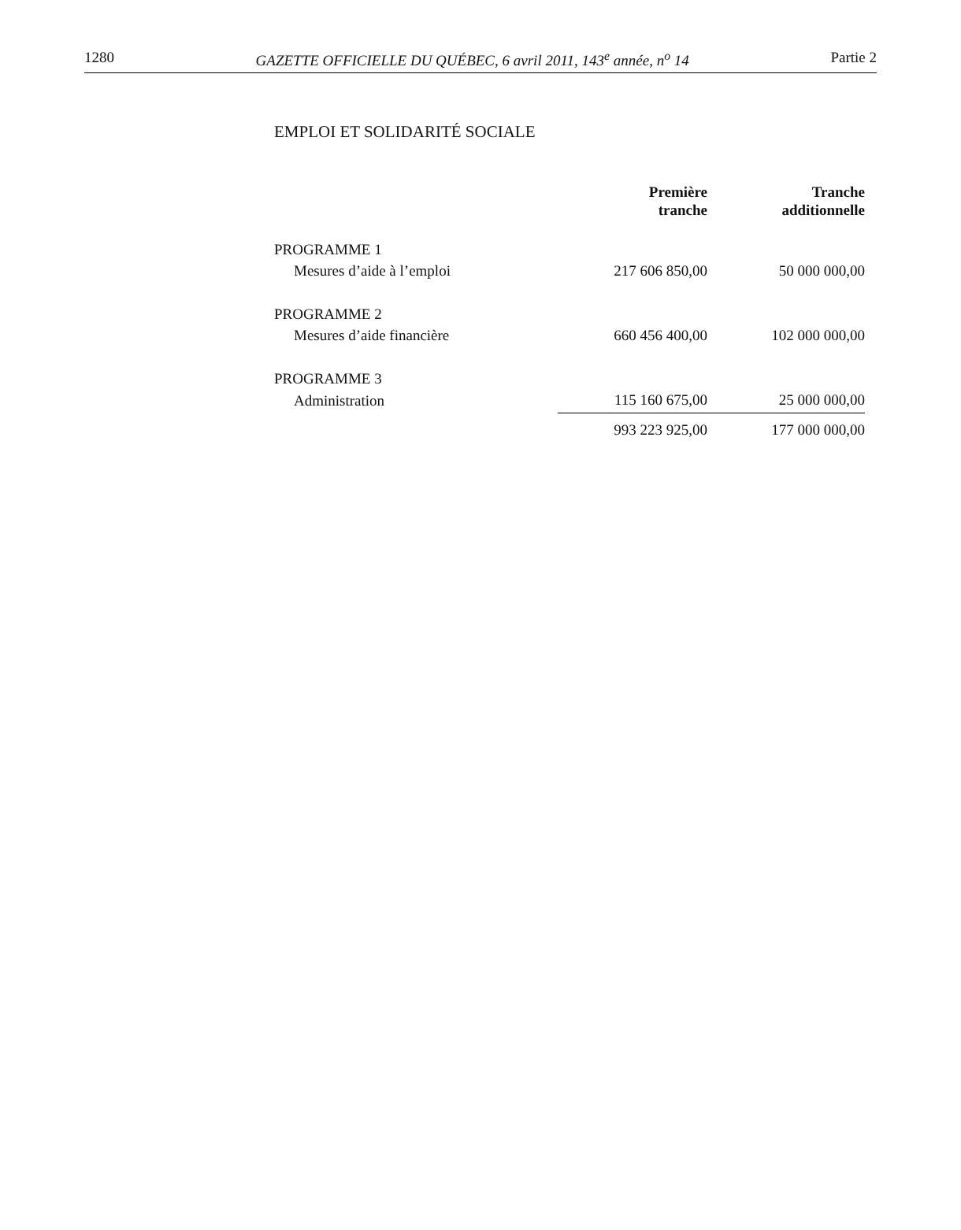1280 GAZETTE OFFICIELLE DU QUÉBEC, 6 avril 2011, 143<sup>e</sup> année, n<sup>o</sup> 14 Partie 2
EMPLOI ET SOLIDARITÉ SOCIALE
| | Première tranche | Tranche additionnelle |
| --- | --- | --- |
| PROGRAMME 1 | | |
| Mesures d’aide à l’emploi | 217 606 850,00 | 50 000 000,00 |
| PROGRAMME 2 | | |
| Mesures d’aide financière | 660 456 400,00 | 102 000 000,00 |
| PROGRAMME 3 | | |
| Administration | 115 160 675,00 | 25 000 000,00 |
| | 993 223 925,00 | 177 000 000,00 |